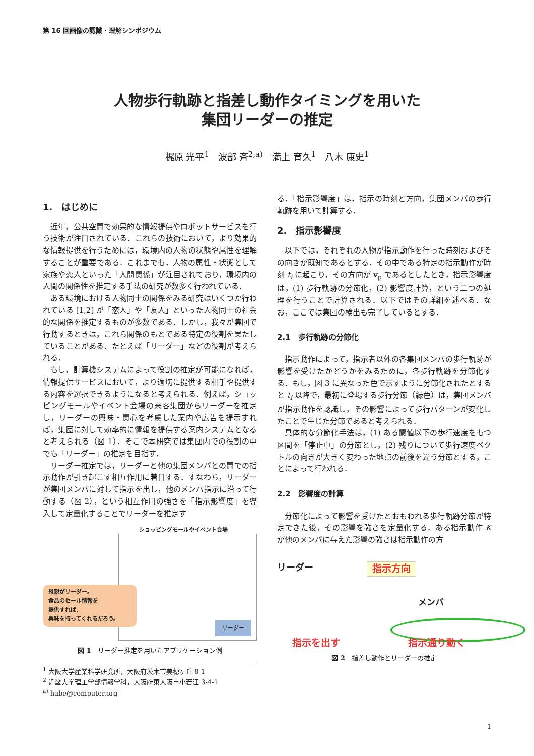第 16 回画像の認識・理解シンポジウム
人物歩行軌跡と指差し動作タイミングを用いた
集団リーダーの推定
梶原 光平<sup>1</sup>　波部 斉<sup>2,a)</sup>　満上 育久<sup>1</sup>　八木 康史<sup>1</sup>
1.　はじめに
近年，公共空間で効果的な情報提供やロボットサービスを行う技術が注目されている．これらの技術において，より効果的な情報提供を行うためには，環境内の人物の状態や属性を理解することが重要である．これまでも，人物の属性・状態として家族や恋人といった「人間関係」が注目されており，環境内の人間の関係性を推定する手法の研究が数多く行われている．
ある環境における人物同士の関係をみる研究はいくつか行われている [1,2] が「恋人」や「友人」といった人物同士の社会的な関係を推定するものが多数である．しかし，我々が集団で行動するときは，これら関係のもとである特定の役割を果たしていることがある．たとえば「リーダー」などの役割が考えられる．
もし，計算機システムによって役割の推定が可能になれば，情報提供サービスにおいて，より適切に提供する相手や提供する内容を選択できるようになると考えられる．例えば，ショッピングモールやイベント会場の来客集団からリーダーを推定し，リーダーの興味・関心を考慮した案内や広告を提示すれば，集団に対して効率的に情報を提供する案内システムとなると考えられる（図 1）．そこで本研究では集団内での役割の中でも「リーダー」の推定を目指す．
リーダー推定では，リーダーと他の集団メンバとの間での指示動作が引き起こす相互作用に着目する．すなわち，リーダーが集団メンバに対して指示を出し，他のメンバ指示に沿って行動する（図 2），という相互作用の強さを「指示影響度」を導入して定量化することでリーダーを推定す
ショッピングモールやイベント会場
母親がリーダー。
食品のセール情報を
提供すれば、
興味を持ってくれるだろう。
リーダー
図 1　リーダー推定を用いたアプリケーション例
<sup>1</sup> 大阪大学産業科学研究所，大阪府茨木市美穂ヶ丘 8-1
<sup>2</sup> 近畿大学理工学部情報学科，大阪府東大阪市小若江 3-4-1
<sup>a)</sup> habe@computer.org
る．「指示影響度」は，指示の時刻と方向，集団メンバの歩行軌跡を用いて計算する．
2.　指示影響度
以下では，それぞれの人物が指示動作を行った時刻およびその向きが既知であるとする．その中である特定の指示動作が時刻 t<sub>i</sub> に起こり，その方向が v<sub>p</sub> であるとしたとき，指示影響度は，(1) 歩行軌跡の分節化，(2) 影響度計算，という二つの処理を行うことで計算される．以下ではその詳細を述べる．なお，ここでは集団の検出も完了しているとする．
2.1　歩行軌跡の分節化
指示動作によって，指示者以外の各集団メンバの歩行軌跡が影響を受けたかどうかをみるために，各歩行軌跡を分節化する．もし，図 3 に異なった色で示すように分節化されたとすると t<sub>i</sub> 以降で，最初に登場する歩行分節（緑色）は，集団メンバが指示動作を認識し，その影響によって歩行パターンが変化したことで生じた分節であると考えられる．
具体的な分節化手法は，(1) ある閾値以下の歩行速度をもつ区間を「停止中」の分節とし，(2) 残りについて歩行速度ベクトルの向きが大きく変わった地点の前後を違う分節とする，ことによって行われる．
2.2　影響度の計算
分節化によって影響を受けたとおもわれる歩行軌跡分節が特定できた後，その影響を強さを定量化する．ある指示動作 K が他のメンバに与えた影響の強さは指示動作の方
リーダー 指示方向
メンバ
指示を出す 指示通り動く
図 2　指差し動作とリーダーの推定
1